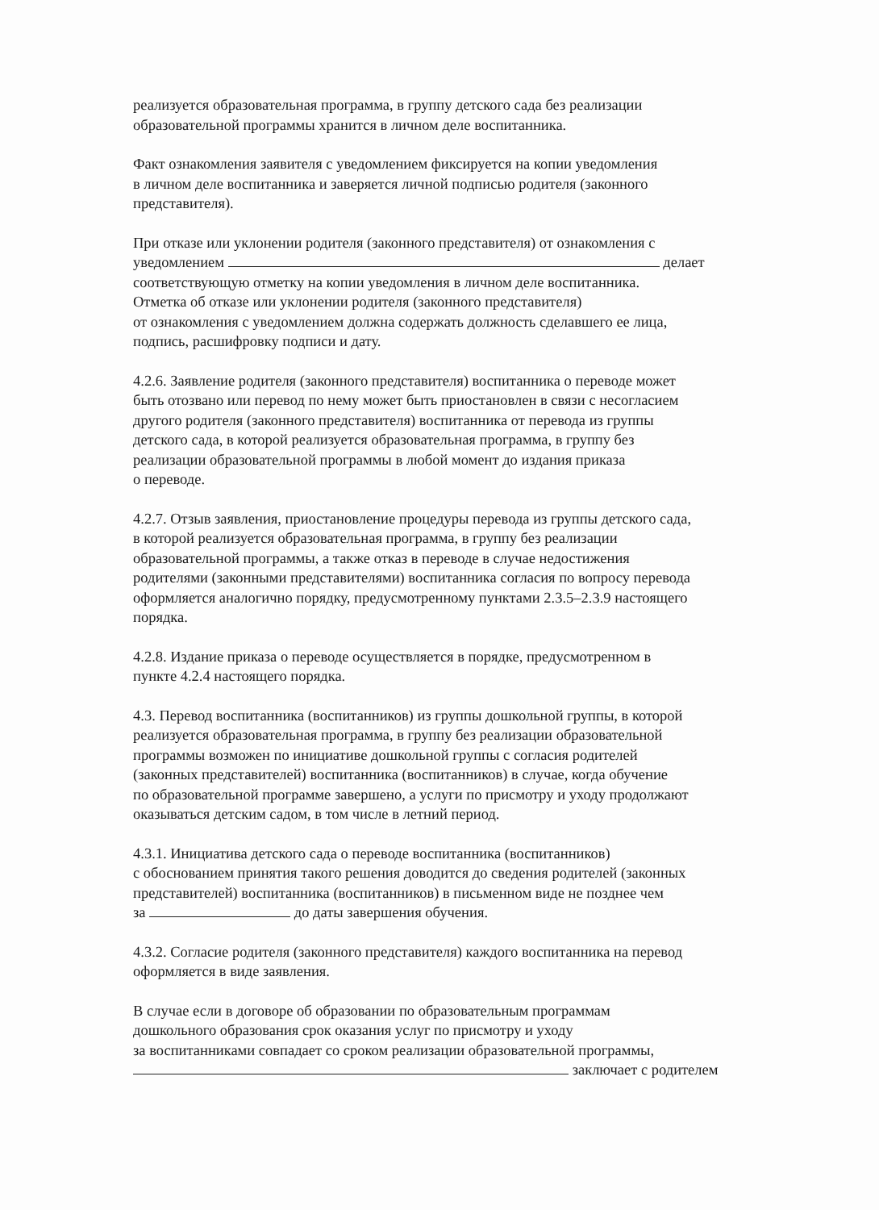реализуется образовательная программа, в группу детского сада без реализации
образовательной программы хранится в личном деле воспитанника.
Факт ознакомления заявителя с уведомлением фиксируется на копии уведомления
в личном деле воспитанника и заверяется личной подписью родителя (законного
представителя).
При отказе или уклонении родителя (законного представителя) от ознакомления с
уведомлением делает
соответствующую отметку на копии уведомления в личном деле воспитанника.
Отметка об отказе или уклонении родителя (законного представителя)
от ознакомления с уведомлением должна содержать должность сделавшего ее лица,
подпись, расшифровку подписи и дату.
4.2.6. Заявление родителя (законного представителя) воспитанника о переводе может
быть отозвано или перевод по нему может быть приостановлен в связи с несогласием
другого родителя (законного представителя) воспитанника от перевода из группы
детского сада, в которой реализуется образовательная программа, в группу без
реализации образовательной программы в любой момент до издания приказа
о переводе.
4.2.7. Отзыв заявления, приостановление процедуры перевода из группы детского сада,
в которой реализуется образовательная программа, в группу без реализации
образовательной программы, а также отказ в переводе в случае недостижения
родителями (законными представителями) воспитанника согласия по вопросу перевода
оформляется аналогично порядку, предусмотренному пунктами 2.3.5–2.3.9 настоящего
порядка.
4.2.8. Издание приказа о переводе осуществляется в порядке, предусмотренном в
пункте 4.2.4 настоящего порядка.
4.3. Перевод воспитанника (воспитанников) из группы дошкольной группы, в которой
реализуется образовательная программа, в группу без реализации образовательной
программы возможен по инициативе дошкольной группы с согласия родителей
(законных представителей) воспитанника (воспитанников) в случае, когда обучение
по образовательной программе завершено, а услуги по присмотру и уходу продолжают
оказываться детским садом, в том числе в летний период.
4.3.1. Инициатива детского сада о переводе воспитанника (воспитанников)
с обоснованием принятия такого решения доводится до сведения родителей (законных
представителей) воспитанника (воспитанников) в письменном виде не позднее чем
за до даты завершения обучения.
4.3.2. Согласие родителя (законного представителя) каждого воспитанника на перевод
оформляется в виде заявления.
В случае если в договоре об образовании по образовательным программам
дошкольного образования срок оказания услуг по присмотру и уходу
за воспитанниками совпадает со сроком реализации образовательной программы,
заключает с родителем